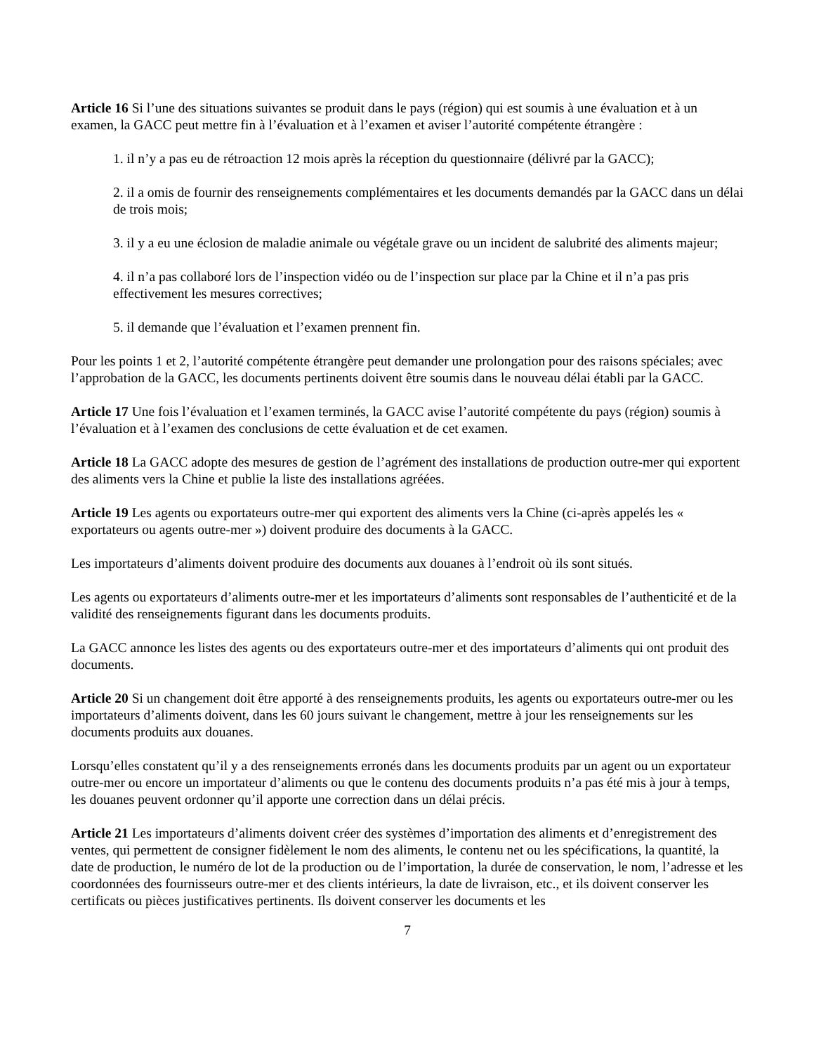Article 16 Si l’une des situations suivantes se produit dans le pays (région) qui est soumis à une évaluation et à un examen, la GACC peut mettre fin à l’évaluation et à l’examen et aviser l’autorité compétente étrangère :
1. il n’y a pas eu de rétroaction 12 mois après la réception du questionnaire (délivré par la GACC);
2. il a omis de fournir des renseignements complémentaires et les documents demandés par la GACC dans un délai de trois mois;
3. il y a eu une éclosion de maladie animale ou végétale grave ou un incident de salubrité des aliments majeur;
4. il n’a pas collaboré lors de l’inspection vidéo ou de l’inspection sur place par la Chine et il n’a pas pris effectivement les mesures correctives;
5. il demande que l’évaluation et l’examen prennent fin.
Pour les points 1 et 2, l’autorité compétente étrangère peut demander une prolongation pour des raisons spéciales; avec l’approbation de la GACC, les documents pertinents doivent être soumis dans le nouveau délai établi par la GACC.
Article 17 Une fois l’évaluation et l’examen terminés, la GACC avise l’autorité compétente du pays (région) soumis à l’évaluation et à l’examen des conclusions de cette évaluation et de cet examen.
Article 18 La GACC adopte des mesures de gestion de l’agrément des installations de production outre-mer qui exportent des aliments vers la Chine et publie la liste des installations agréées.
Article 19 Les agents ou exportateurs outre-mer qui exportent des aliments vers la Chine (ci-après appelés les « exportateurs ou agents outre-mer ») doivent produire des documents à la GACC.
Les importateurs d’aliments doivent produire des documents aux douanes à l’endroit où ils sont situés.
Les agents ou exportateurs d’aliments outre-mer et les importateurs d’aliments sont responsables de l’authenticité et de la validité des renseignements figurant dans les documents produits.
La GACC annonce les listes des agents ou des exportateurs outre-mer et des importateurs d’aliments qui ont produit des documents.
Article 20 Si un changement doit être apporté à des renseignements produits, les agents ou exportateurs outre-mer ou les importateurs d’aliments doivent, dans les 60 jours suivant le changement, mettre à jour les renseignements sur les documents produits aux douanes.
Lorsqu’elles constatent qu’il y a des renseignements erronés dans les documents produits par un agent ou un exportateur outre-mer ou encore un importateur d’aliments ou que le contenu des documents produits n’a pas été mis à jour à temps, les douanes peuvent ordonner qu’il apporte une correction dans un délai précis.
Article 21 Les importateurs d’aliments doivent créer des systèmes d’importation des aliments et d’enregistrement des ventes, qui permettent de consigner fidèlement le nom des aliments, le contenu net ou les spécifications, la quantité, la date de production, le numéro de lot de la production ou de l’importation, la durée de conservation, le nom, l’adresse et les coordonnées des fournisseurs outre-mer et des clients intérieurs, la date de livraison, etc., et ils doivent conserver les certificats ou pièces justificatives pertinents. Ils doivent conserver les documents et les
7